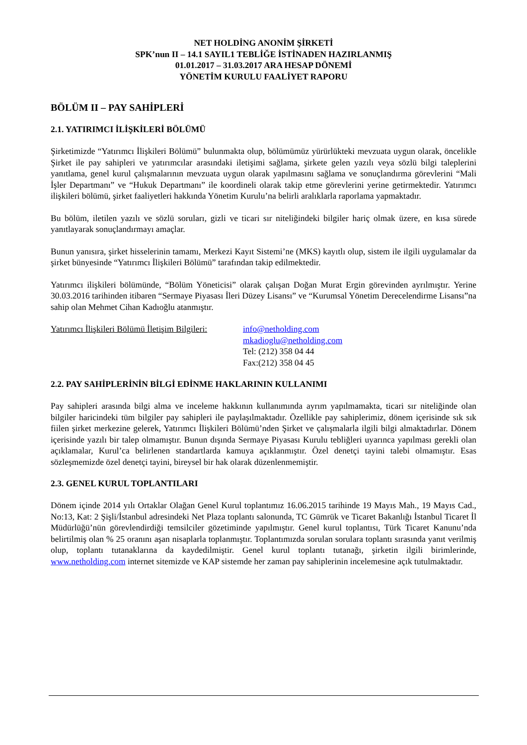NET HOLDİNG ANONİM ŞİRKETİ
SPK’nun II – 14.1 SAYIL1 TEBLİĞE İSTİNADEN HAZIRLANMIŞ
01.01.2017 – 31.03.2017 ARA HESAP DÖNEMİ
YÖNETİM KURULU FAALİYET RAPORU
BÖLÜM II – PAY SAHİPLERİ
2.1. YATIRIMCI İLİŞKİLERİ BÖLÜMÜ
Şirketimizde “Yatırımcı İlişkileri Bölümü” bulunmakta olup, bölümümüz yürürlükteki mevzuata uygun olarak, öncelikle Şirket ile pay sahipleri ve yatırımcılar arasındaki iletişimi sağlama, şirkete gelen yazılı veya sözlü bilgi taleplerini yanıtlama, genel kurul çalışmalarının mevzuata uygun olarak yapılmasını sağlama ve sonuçlandırma görevlerini “Mali İşler Departmanı” ve “Hukuk Departmanı” ile koordineli olarak takip etme görevlerini yerine getirmektedir. Yatırımcı ilişkileri bölümü, şirket faaliyetleri hakkında Yönetim Kurulu’na belirli aralıklarla raporlama yapmaktadır.
Bu bölüm, iletilen yazılı ve sözlü soruları, gizli ve ticari sır niteliğindeki bilgiler hariç olmak üzere, en kısa sürede yanıtlayarak sonuçlandırmayı amaçlar.
Bunun yanısıra, şirket hisselerinin tamamı, Merkezi Kayıt Sistemi’ne (MKS) kayıtlı olup, sistem ile ilgili uygulamalar da şirket bünyesinde “Yatırımcı İlişkileri Bölümü” tarafından takip edilmektedir.
Yatırımcı ilişkileri bölümünde, “Bölüm Yöneticisi” olarak çalışan Doğan Murat Ergin görevinden ayrılmıştır. Yerine 30.03.2016 tarihinden itibaren “Sermaye Piyasası İleri Düzey Lisansı” ve “Kurumsal Yönetim Derecelendirme Lisansı”na sahip olan Mehmet Cihan Kadıoğlu atanmıştır.
Yatırımcı İlişkileri Bölümü İletişim Bilgileri:
info@netholding.com
mkadioglu@netholding.com
Tel: (212) 358 04 44
Fax:(212) 358 04 45
2.2. PAY SAHİPLERİNİN BİLGİ EDİNME HAKLARININ KULLANIMI
Pay sahipleri arasında bilgi alma ve inceleme hakkının kullanımında ayrım yapılmamakta, ticari sır niteliğinde olan bilgiler haricindeki tüm bilgiler pay sahipleri ile paylaşılmaktadır. Özellikle pay sahiplerimiz, dönem içerisinde sık sık fiilen şirket merkezine gelerek, Yatırımcı İlişkileri Bölümü’nden Şirket ve çalışmalarla ilgili bilgi almaktadırlar. Dönem içerisinde yazılı bir talep olmamıştır. Bunun dışında Sermaye Piyasası Kurulu tebliğleri uyarınca yapılması gerekli olan açıklamalar, Kurul’ca belirlenen standartlarda kamuya açıklanmıştır. Özel denetçi tayini talebi olmamıştır. Esas sözleşmemizde özel denetçi tayini, bireysel bir hak olarak düzenlenmemiştir.
2.3. GENEL KURUL TOPLANTILARI
Dönem içinde 2014 yılı Ortaklar Olağan Genel Kurul toplantımız 16.06.2015 tarihinde 19 Mayıs Mah., 19 Mayıs Cad., No:13, Kat: 2 Şişli/İstanbul adresindeki Net Plaza toplantı salonunda, TC Gümrük ve Ticaret Bakanlığı İstanbul Ticaret İl Müdürlüğü’nün görevlendirdiği temsilciler gözetiminde yapılmıştır. Genel kurul toplantısı, Türk Ticaret Kanunu’nda belirtilmiş olan % 25 oranını aşan nisaplarla toplanmıştır. Toplantımızda sorulan sorulara toplantı sırasında yanıt verilmiş olup, toplantı tutanaklarına da kaydedilmiştir. Genel kurul toplantı tutanağı, şirketin ilgili birimlerinde, www.netholding.com internet sitemizde ve KAP sistemde her zaman pay sahiplerinin incelemesine açık tutulmaktadır.